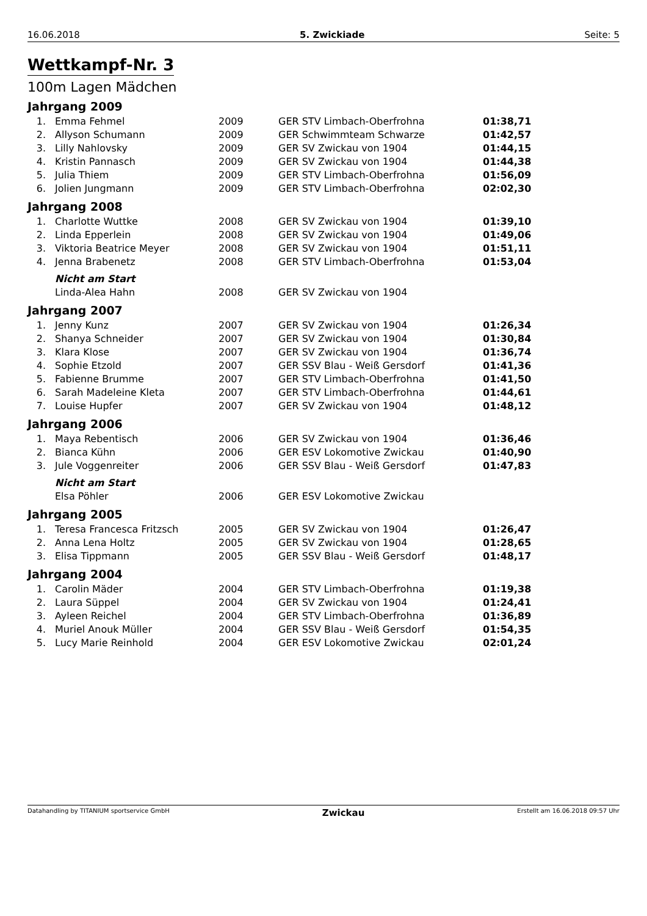16.06.2018 5. Zwickiade Seite: 5
Wettkampf-Nr. 3
100m Lagen Mädchen
Jahrgang 2009
| 1. | Emma Fehmel | 2009 | GER STV Limbach-Oberfrohna | 01:38,71 |
| 2. | Allyson Schumann | 2009 | GER Schwimmteam Schwarze | 01:42,57 |
| 3. | Lilly Nahlovsky | 2009 | GER SV Zwickau von 1904 | 01:44,15 |
| 4. | Kristin Pannasch | 2009 | GER SV Zwickau von 1904 | 01:44,38 |
| 5. | Julia Thiem | 2009 | GER STV Limbach-Oberfrohna | 01:56,09 |
| 6. | Jolien Jungmann | 2009 | GER STV Limbach-Oberfrohna | 02:02,30 |
Jahrgang 2008
| 1. | Charlotte Wuttke | 2008 | GER SV Zwickau von 1904 | 01:39,10 |
| 2. | Linda Epperlein | 2008 | GER SV Zwickau von 1904 | 01:49,06 |
| 3. | Viktoria Beatrice Meyer | 2008 | GER SV Zwickau von 1904 | 01:51,11 |
| 4. | Jenna Brabenetz | 2008 | GER STV Limbach-Oberfrohna | 01:53,04 |
| | Nicht am Start | | | |
| | Linda-Alea Hahn | 2008 | GER SV Zwickau von 1904 | |
Jahrgang 2007
| 1. | Jenny Kunz | 2007 | GER SV Zwickau von 1904 | 01:26,34 |
| 2. | Shanya Schneider | 2007 | GER SV Zwickau von 1904 | 01:30,84 |
| 3. | Klara Klose | 2007 | GER SV Zwickau von 1904 | 01:36,74 |
| 4. | Sophie Etzold | 2007 | GER SSV Blau - Weiß Gersdorf | 01:41,36 |
| 5. | Fabienne Brumme | 2007 | GER STV Limbach-Oberfrohna | 01:41,50 |
| 6. | Sarah Madeleine Kleta | 2007 | GER STV Limbach-Oberfrohna | 01:44,61 |
| 7. | Louise Hupfer | 2007 | GER SV Zwickau von 1904 | 01:48,12 |
Jahrgang 2006
| 1. | Maya Rebentisch | 2006 | GER SV Zwickau von 1904 | 01:36,46 |
| 2. | Bianca Kühn | 2006 | GER ESV Lokomotive Zwickau | 01:40,90 |
| 3. | Jule Voggenreiter | 2006 | GER SSV Blau - Weiß Gersdorf | 01:47,83 |
| | Nicht am Start | | | |
| | Elsa Pöhler | 2006 | GER ESV Lokomotive Zwickau | |
Jahrgang 2005
| 1. | Teresa Francesca Fritzsch | 2005 | GER SV Zwickau von 1904 | 01:26,47 |
| 2. | Anna Lena Holtz | 2005 | GER SV Zwickau von 1904 | 01:28,65 |
| 3. | Elisa Tippmann | 2005 | GER SSV Blau - Weiß Gersdorf | 01:48,17 |
Jahrgang 2004
| 1. | Carolin Mäder | 2004 | GER STV Limbach-Oberfrohna | 01:19,38 |
| 2. | Laura Süppel | 2004 | GER SV Zwickau von 1904 | 01:24,41 |
| 3. | Ayleen Reichel | 2004 | GER STV Limbach-Oberfrohna | 01:36,89 |
| 4. | Muriel Anouk Müller | 2004 | GER SSV Blau - Weiß Gersdorf | 01:54,35 |
| 5. | Lucy Marie Reinhold | 2004 | GER ESV Lokomotive Zwickau | 02:01,24 |
Datahandling by TITANIUM sportservice GmbH Zwickau Erstellt am 16.06.2018 09:57 Uhr